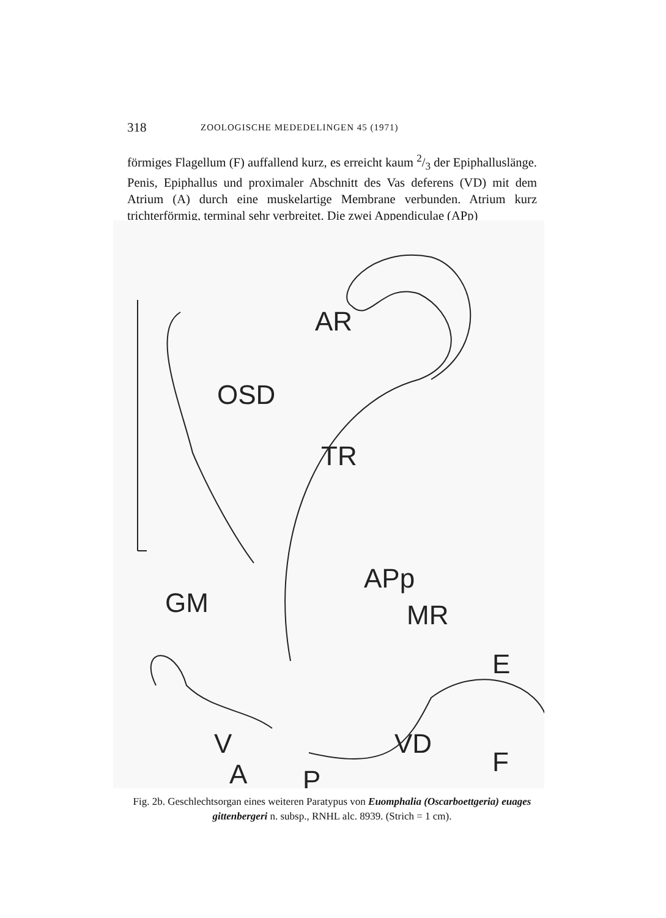318 ZOOLOGISCHE MEDEDELINGEN 45 (1971)
förmiges Flagellum (F) auffallend kurz, es erreicht kaum 2/3 der Epiphalluslänge. Penis, Epiphallus und proximaler Abschnitt des Vas deferens (VD) mit dem Atrium (A) durch eine muskelartige Membrane verbunden. Atrium kurz trichterförmig, terminal sehr verbreitet. Die zwei Appendiculae (APp)
AR
OSD
TR
GM
APp
MR
E
V
VD
A
P
F
Fig. 2b. Geschlechtsorgan eines weiteren Paratypus von Euomphalia (Oscarboettgeria) euages gittenbergeri n. subsp., RNHL alc. 8939. (Strich = 1 cm).